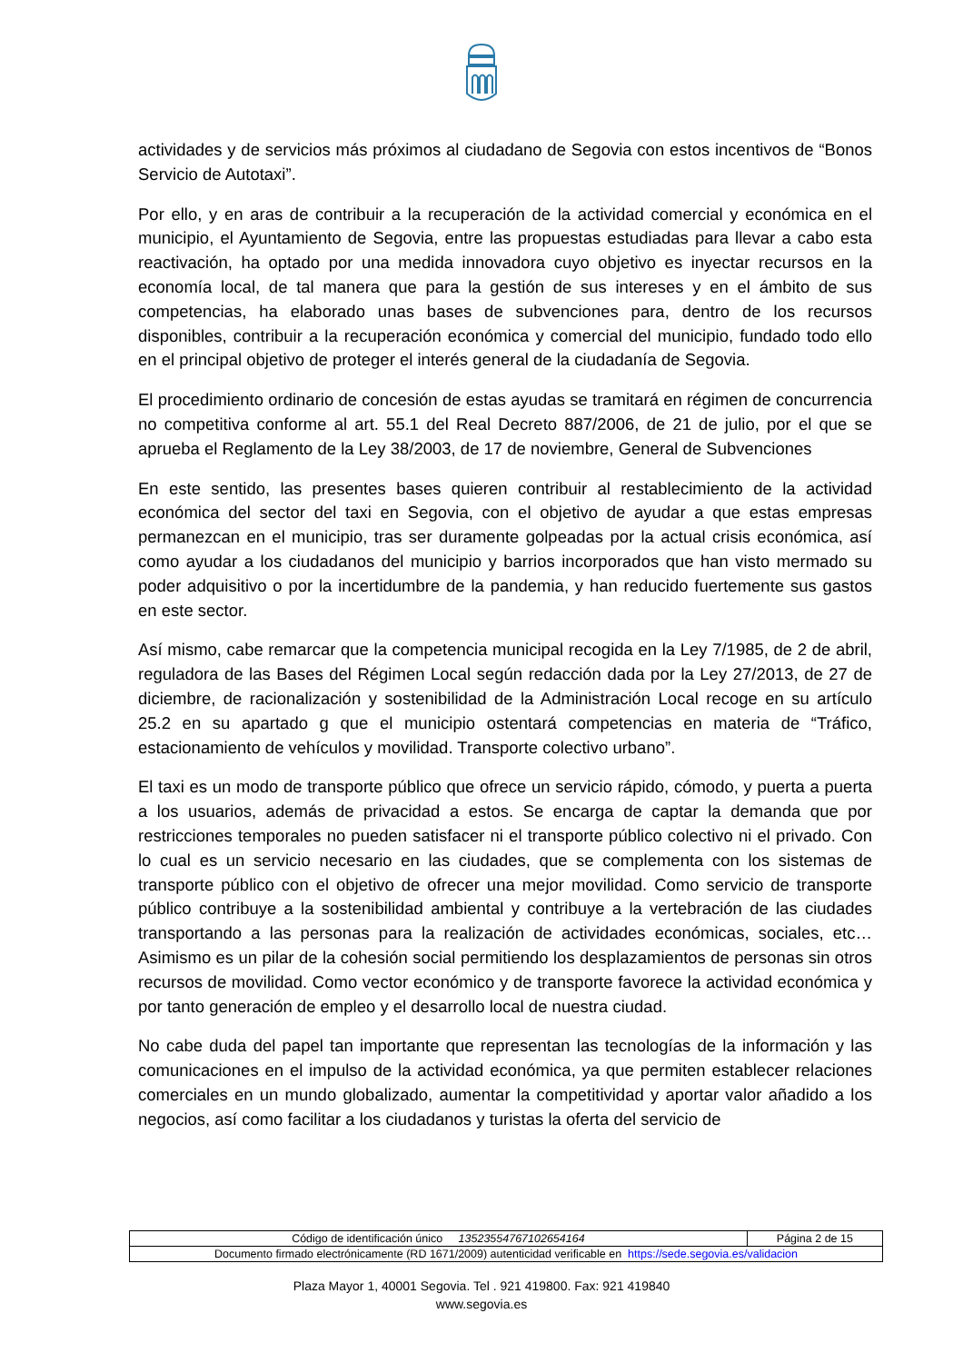actividades y de servicios más próximos al ciudadano de Segovia con estos incentivos de “Bonos Servicio de Autotaxi”.
Por ello, y en aras de contribuir a la recuperación de la actividad comercial y económica en el municipio, el Ayuntamiento de Segovia, entre las propuestas estudiadas para llevar a cabo esta reactivación, ha optado por una medida innovadora cuyo objetivo es inyectar recursos en la economía local, de tal manera que para la gestión de sus intereses y en el ámbito de sus competencias, ha elaborado unas bases de subvenciones para, dentro de los recursos disponibles, contribuir a la recuperación económica y comercial del municipio, fundado todo ello en el principal objetivo de proteger el interés general de la ciudadanía de Segovia.
El procedimiento ordinario de concesión de estas ayudas se tramitará en régimen de concurrencia no competitiva conforme al art. 55.1 del Real Decreto 887/2006, de 21 de julio, por el que se aprueba el Reglamento de la Ley 38/2003, de 17 de noviembre, General de Subvenciones
En este sentido, las presentes bases quieren contribuir al restablecimiento de la actividad económica del sector del taxi en Segovia, con el objetivo de ayudar a que estas empresas permanezcan en el municipio, tras ser duramente golpeadas por la actual crisis económica, así como ayudar a los ciudadanos del municipio y barrios incorporados que han visto mermado su poder adquisitivo o por la incertidumbre de la pandemia, y han reducido fuertemente sus gastos en este sector.
Así mismo, cabe remarcar que la competencia municipal recogida en la Ley 7/1985, de 2 de abril, reguladora de las Bases del Régimen Local según redacción dada por la Ley 27/2013, de 27 de diciembre, de racionalización y sostenibilidad de la Administración Local recoge en su artículo 25.2 en su apartado g que el municipio ostentará competencias en materia de “Tráfico, estacionamiento de vehículos y movilidad. Transporte colectivo urbano”.
El taxi es un modo de transporte público que ofrece un servicio rápido, cómodo, y puerta a puerta a los usuarios, además de privacidad a estos. Se encarga de captar la demanda que por restricciones temporales no pueden satisfacer ni el transporte público colectivo ni el privado. Con lo cual es un servicio necesario en las ciudades, que se complementa con los sistemas de transporte público con el objetivo de ofrecer una mejor movilidad. Como servicio de transporte público contribuye a la sostenibilidad ambiental y contribuye a la vertebración de las ciudades transportando a las personas para la realización de actividades económicas, sociales, etc…Asimismo es un pilar de la cohesión social permitiendo los desplazamientos de personas sin otros recursos de movilidad. Como vector económico y de transporte favorece la actividad económica y por tanto generación de empleo y el desarrollo local de nuestra ciudad.
No cabe duda del papel tan importante que representan las tecnologías de la información y las comunicaciones en el impulso de la actividad económica, ya que permiten establecer relaciones comerciales en un mundo globalizado, aumentar la competitividad y aportar valor añadido a los negocios, así como facilitar a los ciudadanos y turistas la oferta del servicio de
| Código de identificación único 13523554767102654164 | Página 2 de 15 |
| Documento firmado electrónicamente (RD 1671/2009) autenticidad verificable en https://sede.segovia.es/validacion | |
Plaza Mayor 1, 40001 Segovia. Tel . 921 419800. Fax: 921 419840
www.segovia.es